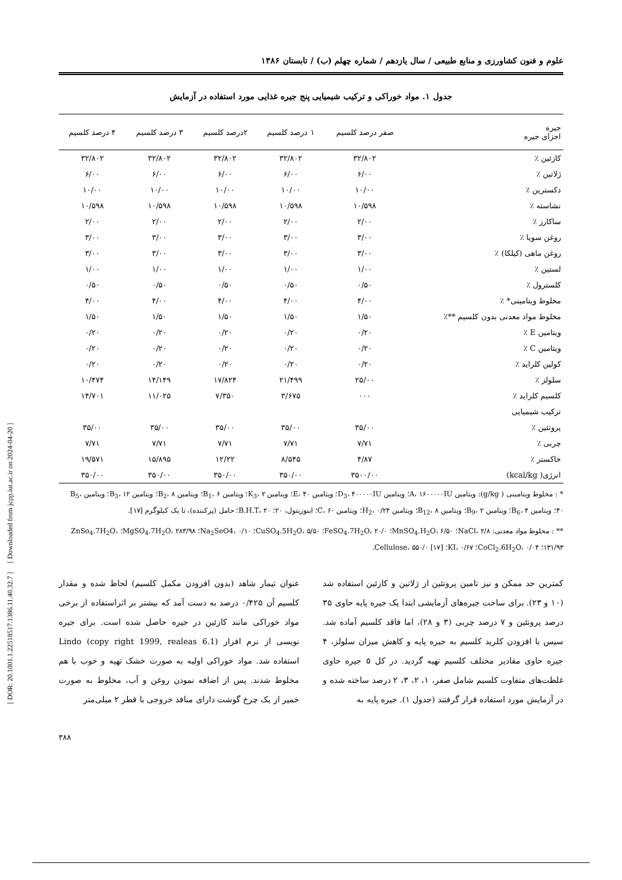[ DOR: 20.1001.1.22518517.1386.11.40.32.7 ] [ Downloaded from jcpp.iut.ac.ir on 2024-04-20 ]
علوم و فنون کشاورزی و منابع طبیعی / سال یازدهم / شماره چهلم (ب) / تابستان ۱۳۸۶
جدول ۱. مواد خوراکی و ترکیب شیمیایی پنج جیره غذایی مورد استفاده در آزمایش
| جیره اجزای جیره | صفر درصد کلسیم | ۱ درصد کلسیم | ۲درصد کلسیم | ۳ درصد کلسیم | ۴ درصد کلسیم |
| --- | --- | --- | --- | --- | --- |
| کازئین ٪ | ۳۲/۸۰۲ | ۳۲/۸۰۲ | ۳۲/۸۰۲ | ۳۲/۸۰۲ | ۳۲/۸۰۲ |
| ژلاتین ٪ | ۶/۰۰ | ۶/۰۰ | ۶/۰۰ | ۶/۰۰ | ۶/۰۰ |
| دکسترین ٪ | ۱۰/۰۰ | ۱۰/۰۰ | ۱۰/۰۰ | ۱۰/۰۰ | ۱۰/۰۰ |
| نشاسته ٪ | ۱۰/۵۹۸ | ۱۰/۵۹۸ | ۱۰/۵۹۸ | ۱۰/۵۹۸ | ۱۰/۵۹۸ |
| ساکارز ٪ | ۲/۰۰ | ۲/۰۰ | ۲/۰۰ | ۲/۰۰ | ۲/۰۰ |
| روغن سویا ٪ | ۳/۰۰ | ۳/۰۰ | ۳/۰۰ | ۳/۰۰ | ۳/۰۰ |
| روغن ماهی (کیلکا) ٪ | ۳/۰۰ | ۳/۰۰ | ۳/۰۰ | ۳/۰۰ | ۳/۰۰ |
| لستین ٪ | ۱/۰۰ | ۱/۰۰ | ۱/۰۰ | ۱/۰۰ | ۱/۰۰ |
| کلسترول ٪ | ۰/۵۰ | ۰/۵۰ | ۰/۵۰ | ۰/۵۰ | ۰/۵۰ |
| مخلوط ویتامینی* ٪ | ۴/۰۰ | ۴/۰۰ | ۴/۰۰ | ۴/۰۰ | ۴/۰۰ |
| مخلوط مواد معدنی بدون کلسیم **٪ | ۱/۵۰ | ۱/۵۰ | ۱/۵۰ | ۱/۵۰ | ۱/۵۰ |
| ویتامین E ٪ | ۰/۲۰ | ۰/۲۰ | ۰/۲۰ | ۰/۲۰ | ۰/۲۰ |
| ویتامین C ٪ | ۰/۲۰ | ۰/۲۰ | ۰/۲۰ | ۰/۲۰ | ۰/۲۰ |
| کولین کلراید ٪ | ۰/۲۰ | ۰/۲۰ | ۰/۲۰ | ۰/۲۰ | ۰/۲۰ |
| سلولز ٪ | ۲۵/۰۰ | ۲۱/۴۹۹ | ۱۷/۸۲۴ | ۱۴/۱۴۹ | ۱۰/۴۷۴ |
| کلسیم کلراید ٪ | ۰۰۰ | ۳/۶۷۵ | ۷/۳۵۰ | ۱۱/۰۲۵ | ۱۴/۷۰۱ |
| ترکیب شیمیایی | | | | | |
| پروتئین ٪ | ۳۵/۰۰ | ۳۵/۰۰ | ۳۵/۰۰ | ۳۵/۰۰ | ۳۵/۰۰ |
| چربی ٪ | ۷/۷۱ | ۷/۷۱ | ۷/۷۱ | ۷/۷۱ | ۷/۷۱ |
| خاکستر ٪ | ۴/۸۷ | ۸/۵۴۵ | ۱۲/۲۲ | ۱۵/۸۹۵ | ۱۹/۵۷۱ |
| انرژی( kcal/kg) | ۳۵۰۰/۰۰ | ۳۵۰/۰۰ | ۳۵۰/۰۰ | ۳۵۰/۰۰ | ۳۵۰/۰۰ |
* : مخلوط ویتامینی ( g/kg): ویتامین A، ۱۶۰۰۰۰۰IU؛ ویتامین D<sub>3</sub>، ۴۰۰۰۰۰IU؛ ویتامین E، ۴۰؛ ویتامین K<sub>3</sub>، ۲؛ ویتامین B<sub>1</sub>، ۶؛ ویتامین B<sub>2</sub>، ۸؛ ویتامین B<sub>3</sub>، ۱۲؛ ویتامین B<sub>5</sub>، ۴۰؛ ویتامین B<sub>6</sub>، ۴؛ ویتامین B<sub>9</sub>، ۲؛ ویتامین B<sub>12</sub>، ۸؛ ویتامین H<sub>2</sub>، ۰/۲۴؛ ویتامین C، ۶۰؛ اینوزیتول، ۲۰؛ B.H.T، ۲۰؛ حامل (پرکننده)، تا یک کیلوگرم [۱۷].
** : مخلوط مواد معدنی: NaCl، ۲/۸؛ MnSO<sub>4</sub>.H<sub>2</sub>O، ۶/۵۰؛ FeSO<sub>4</sub>.7H<sub>2</sub>O، ۲۰/۰؛ CuSO<sub>4</sub>.5H<sub>2</sub>O، ۵/۵۰؛ Na<sub>2</sub>SeO4، ۰/۱۰؛ MgSO<sub>4</sub>.7H<sub>2</sub>O، ۲۸۳/۹۸؛ ZnSo<sub>4</sub>.7H<sub>2</sub>O، ۱۳۱/۹۳؛ CoCl<sub>2</sub>.6H<sub>2</sub>O، ۰/۰۴؛ KI، ۰/۶۷؛ Cellulose، ۵۵۰/۰ [۱۷].
کمترین حد ممکن و نیز تامین پروتئین از ژلاتین و کازئین استفاده شد (۱۰ و ۲۳). برای ساخت جیره‌های آزمایشی ابتدا یک جیره پایه حاوی ۳۵ درصد پروتئین و ۷ درصد چربی (۳ و ۲۸)، اما فاقد کلسیم آماده شد. سپس با افزودن کلرید کلسیم به جیره پایه و کاهش میزان سلولز، ۴ جیره حاوی مقادیر مختلف کلسیم تهیه گردید. در کل ۵ جیره حاوی غلظت‌های متفاوت کلسیم شامل صفر، ۱، ۲، ۳، ۲ درصد ساخته شده و در آزمایش مورد استفاده قرار گرفتند (جدول ۱). جیره پایه به
عنوان تیمار شاهد (بدون افزودن مکمل کلسیم) لحاظ شده و مقدار کلسیم آن ۰/۴۲۵ درصد به دست آمد که بیشتر بر اثراستفاده از برخی مواد خوراکی مانند کازئین در جیره حاصل شده است. برای جیره نویسی از نرم افزار Lindo (copy right 1999, realeas 6.1) استفاده شد. مواد خوراکی اولیه به صورت خشک تهیه و خوب با هم مخلوط شدند. پس از اضافه نمودن روغن و آب، مخلوط به صورت خمیر از یک چرخ گوشت دارای منافذ خروجی با قطر ۲ میلی‌متر
۳۸۸